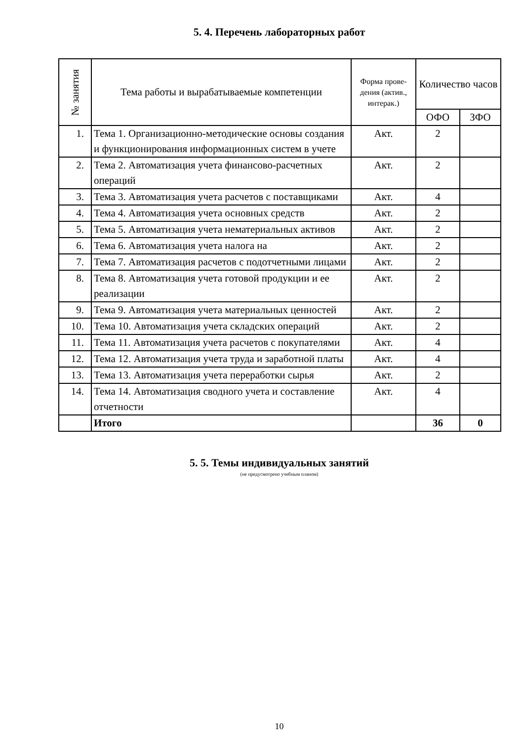5. 4. Перечень лабораторных работ
| № занятия | Тема работы и вырабатываемые компетенции | Форма прове-дения (актив., интерак.) | Количество часов | |
| --- | --- | --- | --- | --- |
| | | | ОФО | ЗФО |
| 1. | Тема 1. Организационно-методические основы создания и функционирования информационных систем в учете | Акт. | 2 | |
| 2. | Тема 2. Автоматизация учета финансово-расчетных операций | Акт. | 2 | |
| 3. | Тема 3. Автоматизация учета расчетов с поставщиками | Акт. | 4 | |
| 4. | Тема 4. Автоматизация учета основных средств | Акт. | 2 | |
| 5. | Тема 5. Автоматизация учета нематериальных активов | Акт. | 2 | |
| 6. | Тема 6. Автоматизация учета налога на | Акт. | 2 | |
| 7. | Тема 7. Автоматизация расчетов с подотчетными лицами | Акт. | 2 | |
| 8. | Тема 8. Автоматизация учета готовой продукции и ее реализации | Акт. | 2 | |
| 9. | Тема 9. Автоматизация учета материальных ценностей | Акт. | 2 | |
| 10. | Тема 10. Автоматизация учета складских операций | Акт. | 2 | |
| 11. | Тема 11. Автоматизация учета расчетов с покупателями | Акт. | 4 | |
| 12. | Тема 12. Автоматизация учета труда и заработной платы | Акт. | 4 | |
| 13. | Тема 13. Автоматизация учета переработки сырья | Акт. | 2 | |
| 14. | Тема 14. Автоматизация сводного учета и составление отчетности | Акт. | 4 | |
| | Итого | | 36 | 0 |
5. 5. Темы индивидуальных занятий
(не предусмотрено учебным планом)
10